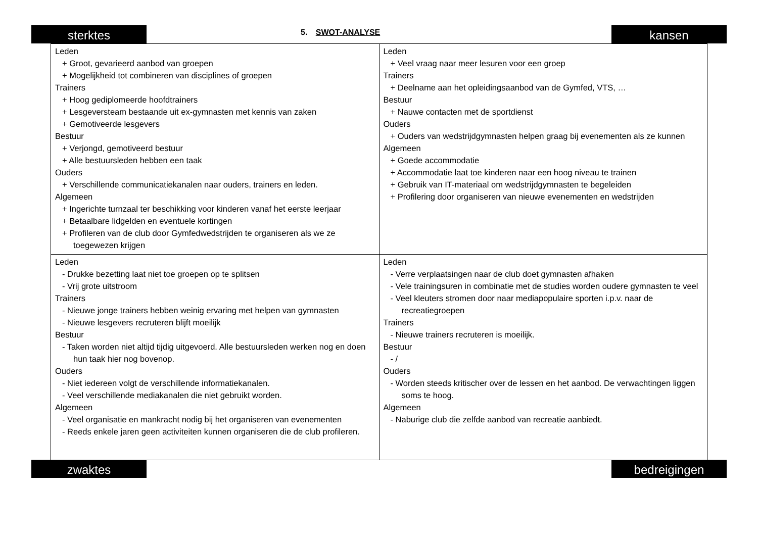sterktes 5. SWOT-ANALYSE kansen
| Leden + Groot, gevarieerd aanbod van groepen + Mogelijkheid tot combineren van disciplines of groepen Trainers + Hoog gediplomeerde hoofdtrainers + Lesgeversteam bestaande uit ex-gymnasten met kennis van zaken + Gemotiveerde lesgevers Bestuur + Verjongd, gemotiveerd bestuur + Alle bestuursleden hebben een taak Ouders + Verschillende communicatiekanalen naar ouders, trainers en leden. Algemeen + Ingerichte turnzaal ter beschikking voor kinderen vanaf het eerste leerjaar + Betaalbare lidgelden en eventuele kortingen + Profileren van de club door Gymfedwedstrijden te organiseren als we ze toegewezen krijgen | Leden + Veel vraag naar meer lesuren voor een groep Trainers + Deelname aan het opleidingsaanbod van de Gymfed, VTS, … Bestuur + Nauwe contacten met de sportdienst Ouders + Ouders van wedstrijdgymnasten helpen graag bij evenementen als ze kunnen Algemeen + Goede accommodatie + Accommodatie laat toe kinderen naar een hoog niveau te trainen + Gebruik van IT-materiaal om wedstrijdgymnasten te begeleiden + Profilering door organiseren van nieuwe evenementen en wedstrijden |
| Leden - Drukke bezetting laat niet toe groepen op te splitsen - Vrij grote uitstroom Trainers - Nieuwe jonge trainers hebben weinig ervaring met helpen van gymnasten - Nieuwe lesgevers recruteren blijft moeilijk Bestuur - Taken worden niet altijd tijdig uitgevoerd. Alle bestuursleden werken nog en doen hun taak hier nog bovenop. Ouders - Niet iedereen volgt de verschillende informatiekanalen. - Veel verschillende mediakanalen die niet gebruikt worden. Algemeen - Veel organisatie en mankracht nodig bij het organiseren van evenementen - Reeds enkele jaren geen activiteiten kunnen organiseren die de club profileren. | Leden - Verre verplaatsingen naar de club doet gymnasten afhaken - Vele trainingsuren in combinatie met de studies worden oudere gymnasten te veel - Veel kleuters stromen door naar mediapopulaire sporten i.p.v. naar de recreatiegroepen Trainers - Nieuwe trainers recruteren is moeilijk. Bestuur - / Ouders - Worden steeds kritischer over de lessen en het aanbod. De verwachtingen liggen soms te hoog. Algemeen - Naburige club die zelfde aanbod van recreatie aanbiedt. |
zwaktes bedreigingen